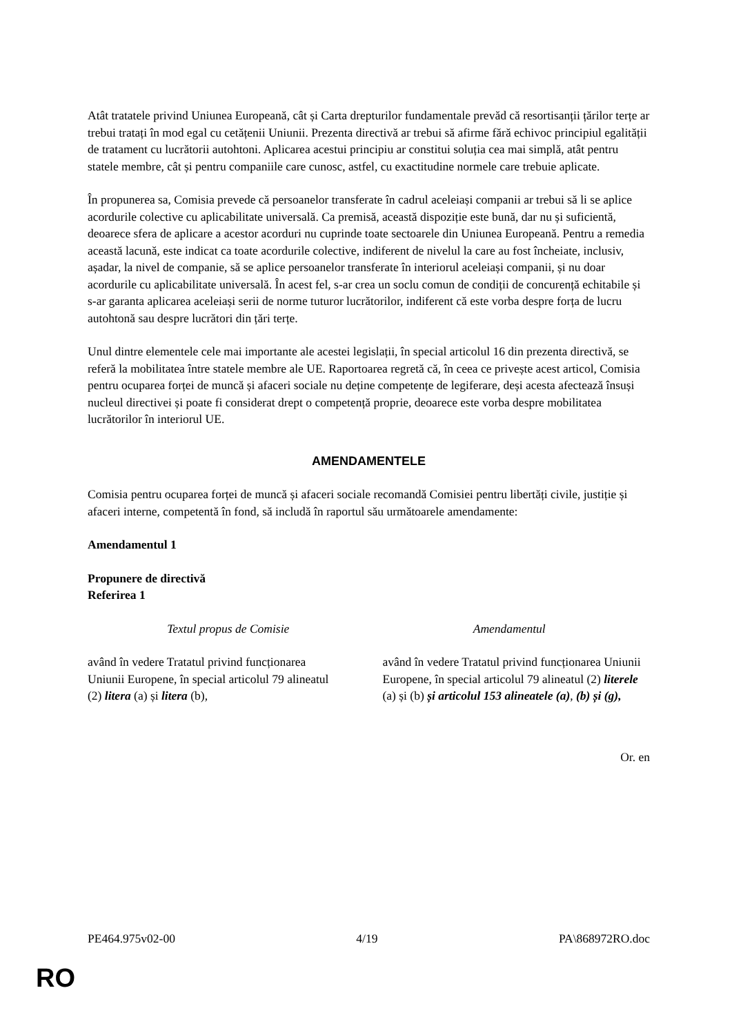Atât tratatele privind Uniunea Europeană, cât și Carta drepturilor fundamentale prevăd că resortisanții țărilor terțe ar trebui tratați în mod egal cu cetățenii Uniunii. Prezenta directivă ar trebui să afirme fără echivoc principiul egalității de tratament cu lucrătorii autohtoni. Aplicarea acestui principiu ar constitui soluția cea mai simplă, atât pentru statele membre, cât și pentru companiile care cunosc, astfel, cu exactitudine normele care trebuie aplicate.
În propunerea sa, Comisia prevede că persoanelor transferate în cadrul aceleiași companii ar trebui să li se aplice acordurile colective cu aplicabilitate universală. Ca premisă, această dispoziție este bună, dar nu și suficientă, deoarece sfera de aplicare a acestor acorduri nu cuprinde toate sectoarele din Uniunea Europeană. Pentru a remedia această lacună, este indicat ca toate acordurile colective, indiferent de nivelul la care au fost încheiate, inclusiv, așadar, la nivel de companie, să se aplice persoanelor transferate în interiorul aceleiași companii, și nu doar acordurile cu aplicabilitate universală. În acest fel, s-ar crea un soclu comun de condiții de concurență echitabile și s-ar garanta aplicarea aceleiași serii de norme tuturor lucrătorilor, indiferent că este vorba despre forța de lucru autohtonă sau despre lucrători din țări terțe.
Unul dintre elementele cele mai importante ale acestei legislații, în special articolul 16 din prezenta directivă, se referă la mobilitatea între statele membre ale UE. Raportoarea regretă că, în ceea ce privește acest articol, Comisia pentru ocuparea forței de muncă și afaceri sociale nu deține competențe de legiferare, deși acesta afectează însuși nucleul directivei și poate fi considerat drept o competență proprie, deoarece este vorba despre mobilitatea lucrătorilor în interiorul UE.
AMENDAMENTELE
Comisia pentru ocuparea forței de muncă și afaceri sociale recomandă Comisiei pentru libertăți civile, justiție și afaceri interne, competentă în fond, să includă în raportul său următoarele amendamente:
Amendamentul 1
Propunere de directivă
Referirea 1
| Textul propus de Comisie | Amendamentul |
| --- | --- |
| având în vedere Tratatul privind funcționarea Uniunii Europene, în special articolul 79 alineatul (2) litera (a) și litera (b), | având în vedere Tratatul privind funcționarea Uniunii Europene, în special articolul 79 alineatul (2) literele (a) și (b) și articolul 153 alineatele (a) , (b) și (g), |
Or. en
PE464.975v02-00 4/19 PA\868972RO.doc
RO